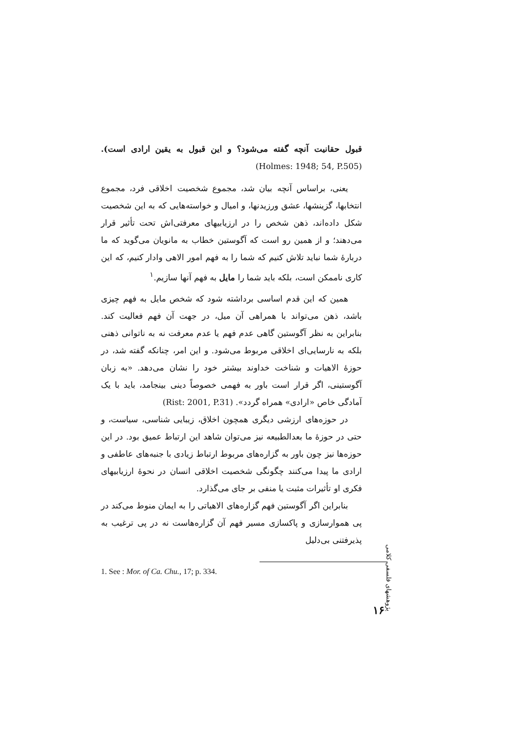قبول حقانیت آنچه گفته می‌شود؟ و این قبول به یقین ارادی است). (Holmes: 1948; 54, P.505)
یعنی، براساس آنچه بیان شد، مجموع شخصیت اخلاقی فرد، مجموع انتخابها، گزینشها، عشق ورزیدنها، و امیال و خواسته‌هایی که به این شخصیت شکل داده‌اند، ذهن شخص را در ارزیابیهای معرفتی‌اش تحت تأثیر قرار می‌دهند؛ و از همین رو است که آگوستین خطاب به مانویان می‌گوید که ما دربارهٔ شما نباید تلاش کنیم که شما را به فهم امور الاهی وادار کنیم، که این کاری ناممکن است، بلکه باید شما را مایل به فهم آنها سازیم.<sup>۱</sup>
همین که این قدم اساسی برداشته شود که شخص مایل به فهم چیزی باشد، ذهن می‌تواند با همراهی آن میل، در جهت آن فهم فعالیت کند. بنابراین به نظر آگوستین گاهی عدم فهم یا عدم معرفت نه به ناتوانی ذهنی بلکه به نارسایی‌ای اخلاقی مربوط می‌شود. و این امر، چنانکه گفته شد، در حوزهٔ الاهیات و شناخت خداوند بیشتر خود را نشان می‌دهد. «به زبان آگوستینی، اگر قرار است باور به فهمی خصوصاً دینی بینجامد، باید با یک آمادگی خاص «ارادی» همراه گردد». (Rist: 2001, P.31)
در حوزه‌های ارزشی دیگری همچون اخلاق، زیبایی شناسی، سیاست، و حتی در حوزهٔ ما بعدالطبیعه نیز می‌توان شاهد این ارتباط عمیق بود. در این حوزه‌ها نیز چون باور به گزاره‌های مربوط ارتباط زیادی با جنبه‌های عاطفی و ارادی ما پیدا می‌کنند چگونگی شخصیت اخلاقی انسان در نحوهٔ ارزیابیهای فکری او تأثیرات مثبت یا منفی بر جای می‌گذارد.
بنابراین اگر آگوستین فهم گزاره‌های الاهیاتی را به ایمان منوط می‌کند در پی هموارسازی و پاکسازی مسیر فهم آن گزاره‌هاست نه در پی ترغیب به پذیرفتنی بی‌دلیل
1. See : Mor. of Ca. Chu., 17; p. 334.
پژوهشهای فلسفی کلامی
۱۶